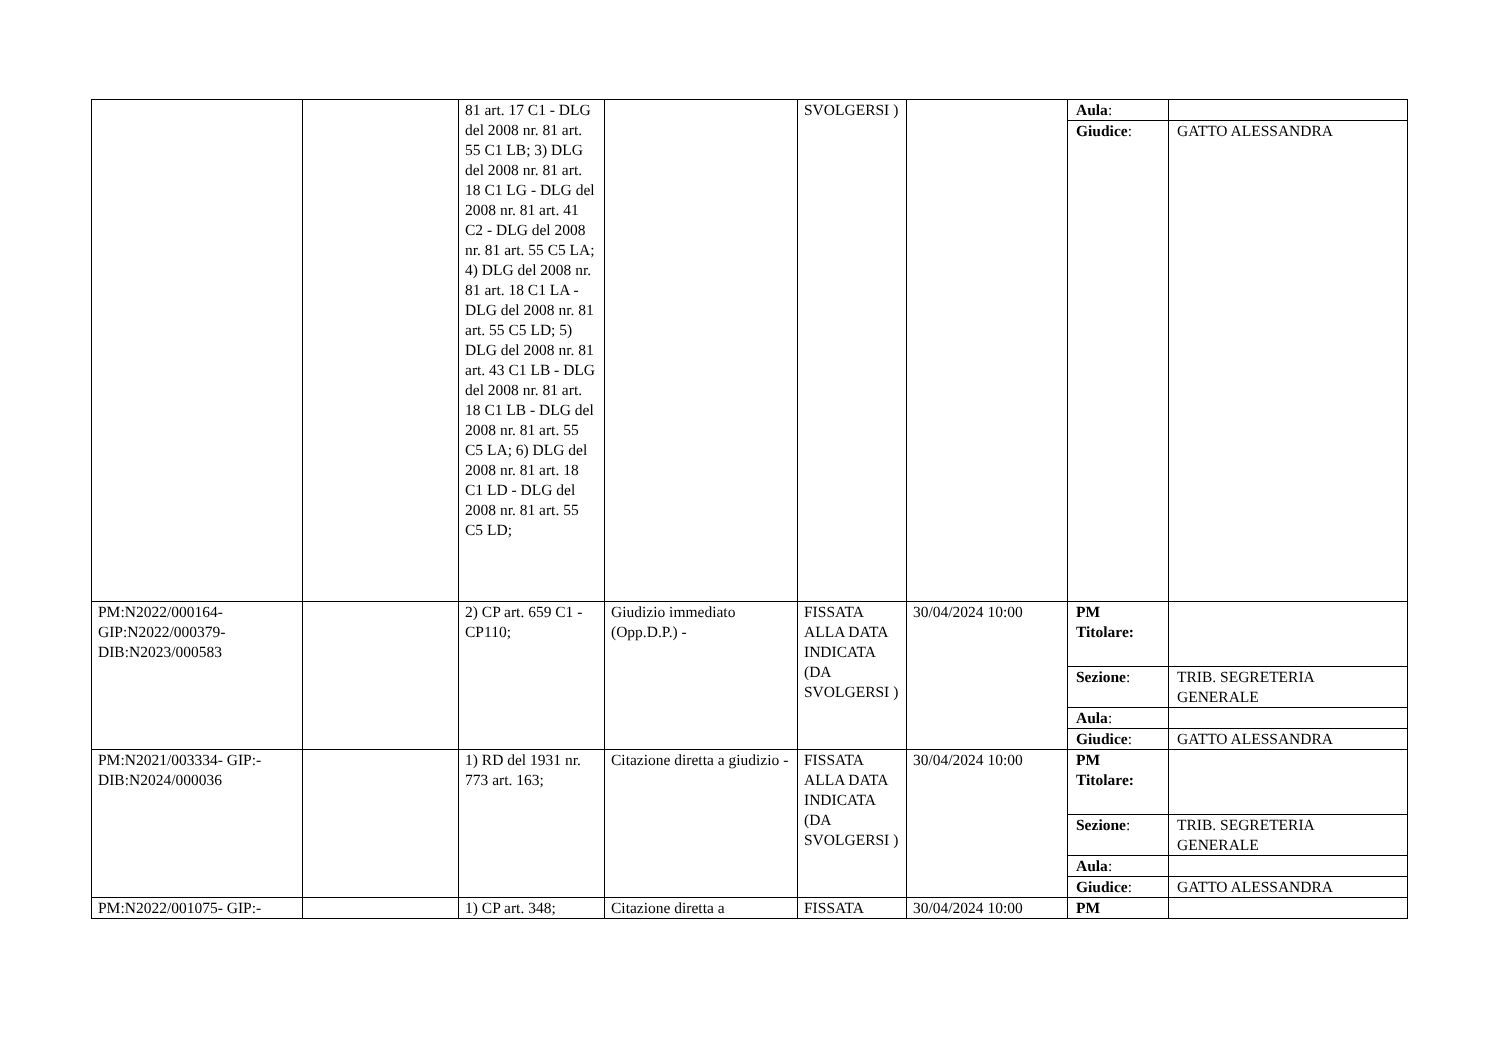| | | 81 art. 17 C1 - DLG del 2008 nr. 81 art. 55 C1 LB; 3) DLG del 2008 nr. 81 art. 18 C1 LG - DLG del 2008 nr. 81 art. 41 C2 - DLG del 2008 nr. 81 art. 55 C5 LA; 4) DLG del 2008 nr. 81 art. 18 C1 LA - DLG del 2008 nr. 81 art. 55 C5 LD; 5) DLG del 2008 nr. 81 art. 43 C1 LB - DLG del 2008 nr. 81 art. 18 C1 LB - DLG del 2008 nr. 81 art. 55 C5 LA; 6) DLG del 2008 nr. 81 art. 18 C1 LD - DLG del 2008 nr. 81 art. 55 C5 LD; | | SVOLGERSI ) | | / Aula : / / / Giudice : / GATTO ALESSANDRA / |
| PM:N2022/000164- GIP:N2022/000379- DIB:N2023/000583 | | 2) CP art. 659 C1 - CP110; | Giudizio immediato (Opp.D.P.) - | FISSATA ALLA DATA INDICATA (DA SVOLGERSI ) | 30/04/2024 10:00 | / PM Titolare: / / / Sezione : / TRIB. SEGRETERIA GENERALE / / Aula : / / / Giudice : / GATTO ALESSANDRA / |
| PM:N2021/003334- GIP:- DIB:N2024/000036 | | 1) RD del 1931 nr. 773 art. 163; | Citazione diretta a giudizio - | FISSATA ALLA DATA INDICATA (DA SVOLGERSI ) | 30/04/2024 10:00 | / PM Titolare: / / / Sezione : / TRIB. SEGRETERIA GENERALE / / Aula : / / / Giudice : / GATTO ALESSANDRA / |
| PM:N2022/001075- GIP:- | | 1) CP art. 348; | Citazione diretta a | FISSATA | 30/04/2024 10:00 | / PM / / |